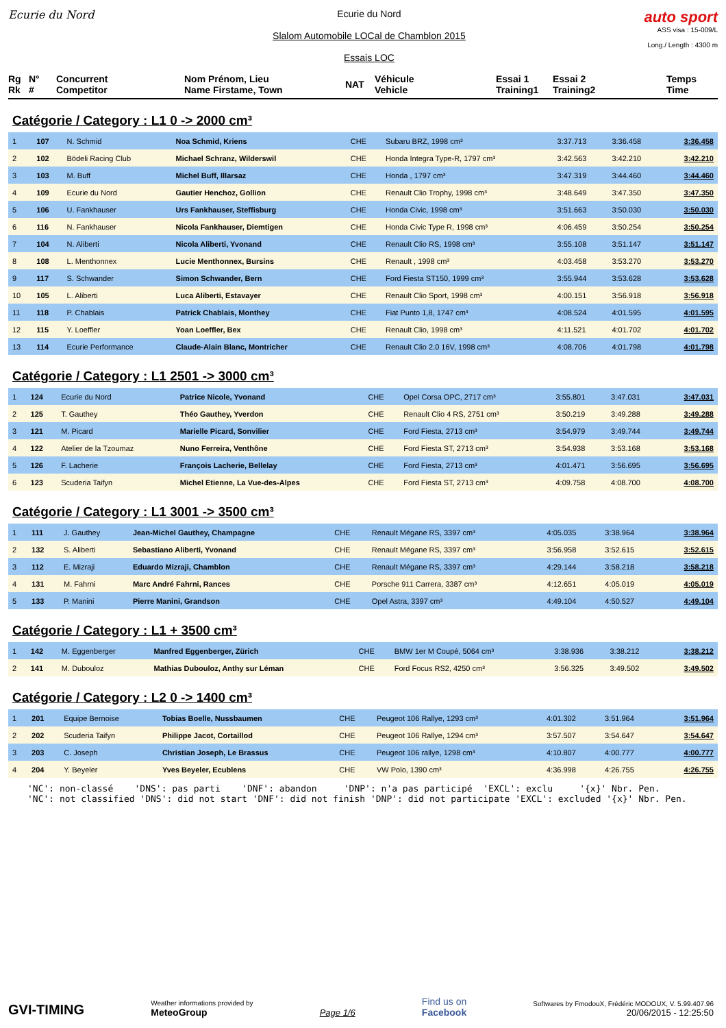Ecurie du Nord Ecurie du Nord
Slalom Automobile LOCal de Chamblon 2015
Essais LOC
auto sport
ASS visa : 15-009/L
Long./ Length : 4300 m
Rg
Rk
N°
#
Concurrent
Competitor
Nom Prénom, Lieu
Name Firstame, Town
NAT
Véhicule
Vehicle
Essai 1
Training1
Essai 2
Training2
Temps
Time
Catégorie / Category : L1 0 -> 2000 cm³
| 1 | 107 | N. Schmid | Noa Schmid, Kriens | CHE | Subaru BRZ, 1998 cm³ | 3:37.713 | 3:36.458 | 3:36.458 |
| 2 | 102 | Bödeli Racing Club | Michael Schranz, Wilderswil | CHE | Honda Integra Type-R, 1797 cm³ | 3:42.563 | 3:42.210 | 3:42.210 |
| 3 | 103 | M. Buff | Michel Buff, Illarsaz | CHE | Honda , 1797 cm³ | 3:47.319 | 3:44.460 | 3:44.460 |
| 4 | 109 | Ecurie du Nord | Gautier Henchoz, Gollion | CHE | Renault Clio Trophy, 1998 cm³ | 3:48.649 | 3:47.350 | 3:47.350 |
| 5 | 106 | U. Fankhauser | Urs Fankhauser, Steffisburg | CHE | Honda Civic, 1998 cm³ | 3:51.663 | 3:50.030 | 3:50.030 |
| 6 | 116 | N. Fankhauser | Nicola Fankhauser, Diemtigen | CHE | Honda Civic Type R, 1998 cm³ | 4:06.459 | 3:50.254 | 3:50.254 |
| 7 | 104 | N. Aliberti | Nicola Aliberti, Yvonand | CHE | Renault Clio RS, 1998 cm³ | 3:55.108 | 3:51.147 | 3:51.147 |
| 8 | 108 | L. Menthonnex | Lucie Menthonnex, Bursins | CHE | Renault , 1998 cm³ | 4:03.458 | 3:53.270 | 3:53.270 |
| 9 | 117 | S. Schwander | Simon Schwander, Bern | CHE | Ford Fiesta ST150, 1999 cm³ | 3:55.944 | 3:53.628 | 3:53.628 |
| 10 | 105 | L. Aliberti | Luca Aliberti, Estavayer | CHE | Renault Clio Sport, 1998 cm³ | 4:00.151 | 3:56.918 | 3:56.918 |
| 11 | 118 | P. Chablais | Patrick Chablais, Monthey | CHE | Fiat Punto 1,8, 1747 cm³ | 4:08.524 | 4:01.595 | 4:01.595 |
| 12 | 115 | Y. Loeffler | Yoan Loeffler, Bex | CHE | Renault Clio, 1998 cm³ | 4:11.521 | 4:01.702 | 4:01.702 |
| 13 | 114 | Ecurie Performance | Claude-Alain Blanc, Montricher | CHE | Renault Clio 2.0 16V, 1998 cm³ | 4:08.706 | 4:01.798 | 4:01.798 |
Catégorie / Category : L1 2501 -> 3000 cm³
| 1 | 124 | Ecurie du Nord | Patrice Nicole, Yvonand | CHE | Opel Corsa OPC, 2717 cm³ | 3:55.801 | 3:47.031 | 3:47.031 |
| 2 | 125 | T. Gauthey | Théo Gauthey, Yverdon | CHE | Renault Clio 4 RS, 2751 cm³ | 3:50.219 | 3:49.288 | 3:49.288 |
| 3 | 121 | M. Picard | Marielle Picard, Sonvilier | CHE | Ford Fiesta, 2713 cm³ | 3:54.979 | 3:49.744 | 3:49.744 |
| 4 | 122 | Atelier de la Tzoumaz | Nuno Ferreira, Venthône | CHE | Ford Fiesta ST, 2713 cm³ | 3:54.938 | 3:53.168 | 3:53.168 |
| 5 | 126 | F. Lacherie | François Lacherie, Bellelay | CHE | Ford Fiesta, 2713 cm³ | 4:01.471 | 3:56.695 | 3:56.695 |
| 6 | 123 | Scuderia Taifyn | Michel Etienne, La Vue-des-Alpes | CHE | Ford Fiesta ST, 2713 cm³ | 4:09.758 | 4:08.700 | 4:08.700 |
Catégorie / Category : L1 3001 -> 3500 cm³
| 1 | 111 | J. Gauthey | Jean-Michel Gauthey, Champagne | CHE | Renault Mégane RS, 3397 cm³ | 4:05.035 | 3:38.964 | 3:38.964 |
| 2 | 132 | S. Aliberti | Sebastiano Aliberti, Yvonand | CHE | Renault Mégane RS, 3397 cm³ | 3:56.958 | 3:52.615 | 3:52.615 |
| 3 | 112 | E. Mizraji | Eduardo Mizraji, Chamblon | CHE | Renault Mégane RS, 3397 cm³ | 4:29.144 | 3:58.218 | 3:58.218 |
| 4 | 131 | M. Fahrni | Marc André Fahrni, Rances | CHE | Porsche 911 Carrera, 3387 cm³ | 4:12.651 | 4:05.019 | 4:05.019 |
| 5 | 133 | P. Manini | Pierre Manini, Grandson | CHE | Opel Astra, 3397 cm³ | 4:49.104 | 4:50.527 | 4:49.104 |
Catégorie / Category : L1 + 3500 cm³
| 1 | 142 | M. Eggenberger | Manfred Eggenberger, Zürich | CHE | BMW 1er M Coupé, 5064 cm³ | 3:38.936 | 3:38.212 | 3:38.212 |
| 2 | 141 | M. Dubouloz | Mathias Dubouloz, Anthy sur Léman | CHE | Ford Focus RS2, 4250 cm³ | 3:56.325 | 3:49.502 | 3:49.502 |
Catégorie / Category : L2 0 -> 1400 cm³
| 1 | 201 | Equipe Bernoise | Tobias Boelle, Nussbaumen | CHE | Peugeot 106 Rallye, 1293 cm³ | 4:01.302 | 3:51.964 | 3:51.964 |
| 2 | 202 | Scuderia Taifyn | Philippe Jacot, Cortaillod | CHE | Peugeot 106 Rallye, 1294 cm³ | 3:57.507 | 3:54.647 | 3:54.647 |
| 3 | 203 | C. Joseph | Christian Joseph, Le Brassus | CHE | Peugeot 106 rallye, 1298 cm³ | 4:10.807 | 4:00.777 | 4:00.777 |
| 4 | 204 | Y. Beyeler | Yves Beyeler, Ecublens | CHE | VW Polo, 1390 cm³ | 4:36.998 | 4:26.755 | 4:26.755 |
'NC': non-classé 'DNS': pas parti 'DNF': abandon 'DNP': n'a pas participé 'EXCL': exclu '{x}' Nbr. Pen. 'NC': not classified 'DNS': did not start 'DNF': did not finish 'DNP': did not participate 'EXCL': excluded '{x}' Nbr. Pen.
GVI-TIMING
Weather informations provided by
MeteoGroup
Page 1/6
Find us on
Facebook
Softwares by FmodouX, Frédéric MODOUX, V. 5.99.407.96
20/06/2015 - 12:25:50